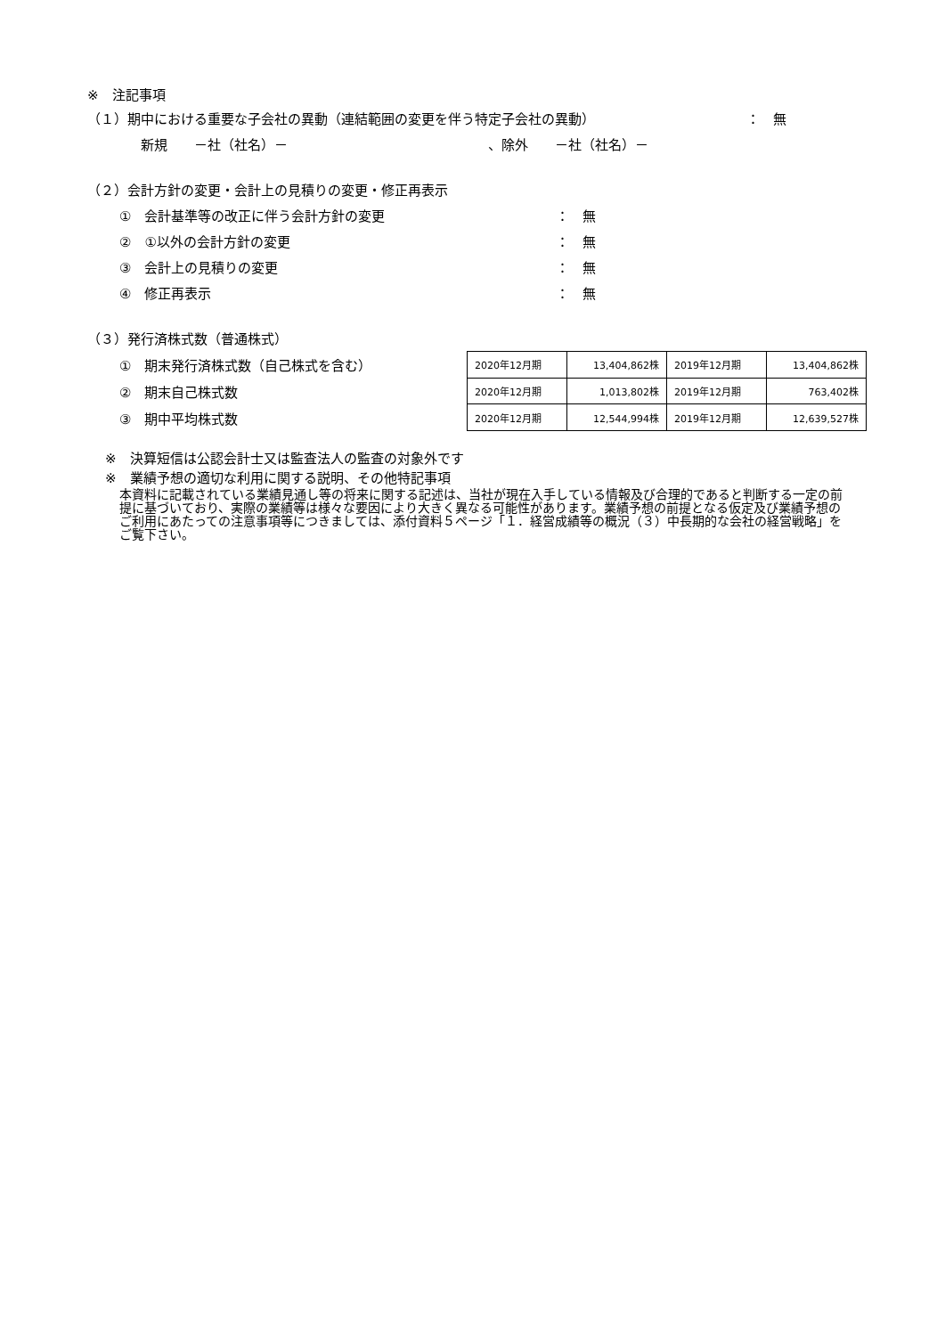※　注記事項
（１）期中における重要な子会社の異動（連結範囲の変更を伴う特定子会社の異動） ：　無
新規　　－社（社名）－ 、除外　　－社（社名）－
（２）会計方針の変更・会計上の見積りの変更・修正再表示
①　会計基準等の改正に伴う会計方針の変更 ：　無
②　①以外の会計方針の変更 ：　無
③　会計上の見積りの変更 ：　無
④　修正再表示 ：　無
（３）発行済株式数（普通株式）
①　期末発行済株式数（自己株式を含む）
②　期末自己株式数
③　期中平均株式数
| 2020年12月期 | 13,404,862株 | 2019年12月期 | 13,404,862株 |
| 2020年12月期 | 1,013,802株 | 2019年12月期 | 763,402株 |
| 2020年12月期 | 12,544,994株 | 2019年12月期 | 12,639,527株 |
※　決算短信は公認会計士又は監査法人の監査の対象外です
※　業績予想の適切な利用に関する説明、その他特記事項
本資料に記載されている業績見通し等の将来に関する記述は、当社が現在入手している情報及び合理的であると判断する一定の前提に基づいており、実際の業績等は様々な要因により大きく異なる可能性があります。業績予想の前提となる仮定及び業績予想のご利用にあたっての注意事項等につきましては、添付資料５ページ「１．経営成績等の概況（３）中長期的な会社の経営戦略」をご覧下さい。